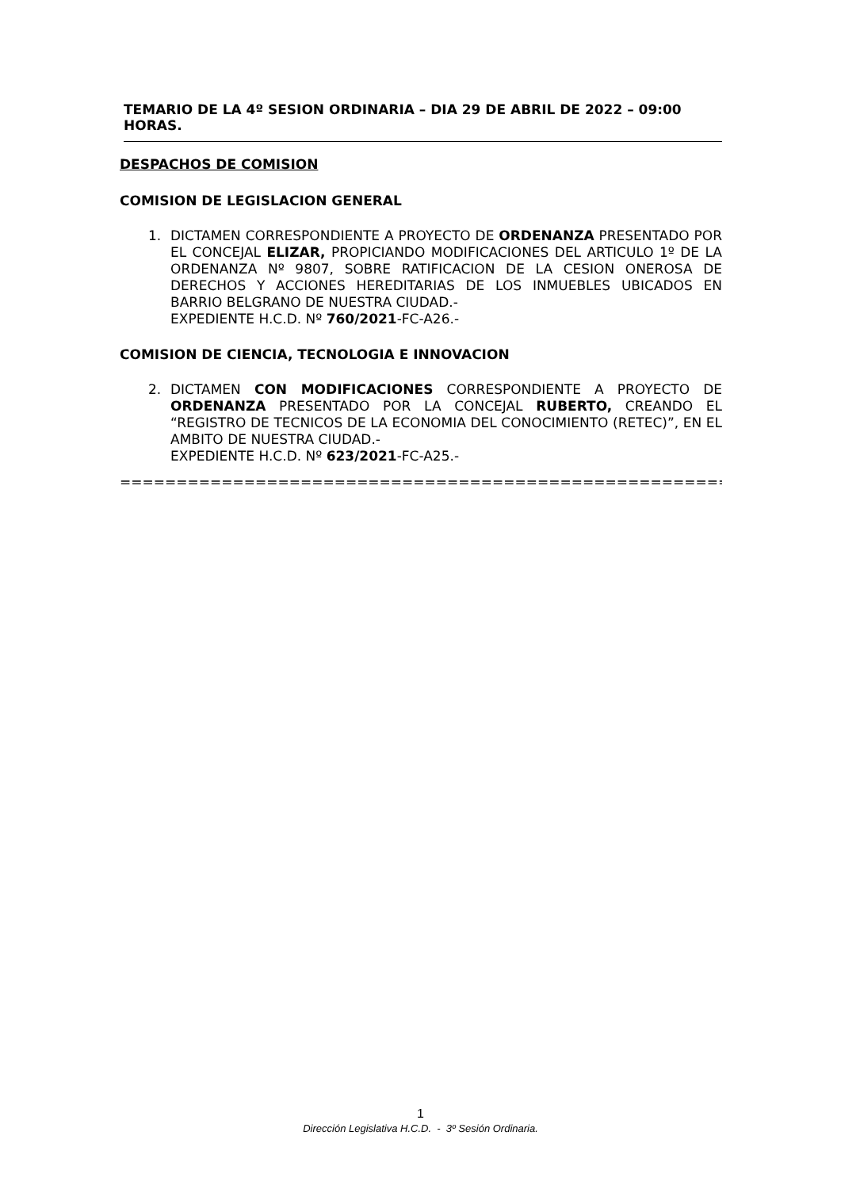TEMARIO DE LA 4º SESION ORDINARIA – DIA 29 DE ABRIL DE 2022 – 09:00 HORAS.
DESPACHOS DE COMISION
COMISION DE LEGISLACION GENERAL
1. DICTAMEN CORRESPONDIENTE A PROYECTO DE ORDENANZA PRESENTADO POR EL CONCEJAL ELIZAR, PROPICIANDO MODIFICACIONES DEL ARTICULO 1º DE LA ORDENANZA Nº 9807, SOBRE RATIFICACION DE LA CESION ONEROSA DE DERECHOS Y ACCIONES HEREDITARIAS DE LOS INMUEBLES UBICADOS EN BARRIO BELGRANO DE NUESTRA CIUDAD.-
EXPEDIENTE H.C.D. Nº 760/2021-FC-A26.-
COMISION DE CIENCIA, TECNOLOGIA E INNOVACION
2. DICTAMEN CON MODIFICACIONES CORRESPONDIENTE A PROYECTO DE ORDENANZA PRESENTADO POR LA CONCEJAL RUBERTO, CREANDO EL “REGISTRO DE TECNICOS DE LA ECONOMIA DEL CONOCIMIENTO (RETEC)”, EN EL AMBITO DE NUESTRA CIUDAD.-
EXPEDIENTE H.C.D. Nº 623/2021-FC-A25.-
==============================================================
1
Dirección Legislativa H.C.D. - 3º Sesión Ordinaria.